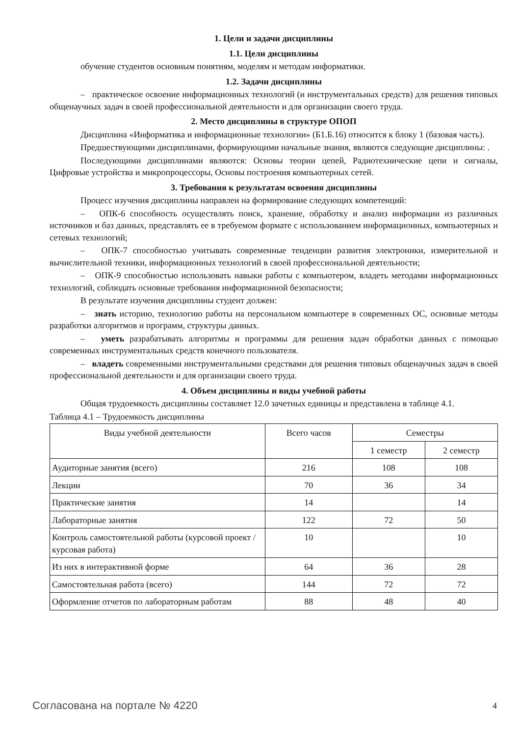1. Цели и задачи дисциплины
1.1. Цели дисциплины
обучение студентов основным понятиям, моделям и методам информатики.
1.2. Задачи дисциплины
– практическое освоение информационных технологий (и инструментальных средств) для решения типовых общенаучных задач в своей профессиональной деятельности и для организации своего труда.
2. Место дисциплины в структуре ОПОП
Дисциплина «Информатика и информационные технологии» (Б1.Б.16) относится к блоку 1 (базовая часть).
Предшествующими дисциплинами, формирующими начальные знания, являются следующие дисциплины: .
Последующими дисциплинами являются: Основы теории цепей, Радиотехнические цепи и сигналы, Цифровые устройства и микропроцессоры, Основы построения компьютерных сетей.
3. Требования к результатам освоения дисциплины
Процесс изучения дисциплины направлен на формирование следующих компетенций:
– ОПК-6 способность осуществлять поиск, хранение, обработку и анализ информации из различных источников и баз данных, представлять ее в требуемом формате с использованием информационных, компьютерных и сетевых технологий;
– ОПК-7 способностью учитывать современные тенденции развития электроники, измерительной и вычислительной техники, информационных технологий в своей профессиональной деятельности;
– ОПК-9 способностью использовать навыки работы с компьютером, владеть методами информационных технологий, соблюдать основные требования информационной безопасности;
В результате изучения дисциплины студент должен:
– знать историю, технологию работы на персональном компьютере в современных ОС, основные методы разработки алгоритмов и программ, структуры данных.
– уметь разрабатывать алгоритмы и программы для решения задач обработки данных с помощью современных инструментальных средств конечного пользователя.
– владеть современными инструментальными средствами для решения типовых общенаучных задач в своей профессиональной деятельности и для организации своего труда.
4. Объем дисциплины и виды учебной работы
Общая трудоемкость дисциплины составляет 12.0 зачетных единицы и представлена в таблице 4.1.
Таблица 4.1 – Трудоемкость дисциплины
| Виды учебной деятельности | Всего часов | Семестры | |
| --- | --- | --- | --- |
| | | 1 семестр | 2 семестр |
| Аудиторные занятия (всего) | 216 | 108 | 108 |
| Лекции | 70 | 36 | 34 |
| Практические занятия | 14 | | 14 |
| Лабораторные занятия | 122 | 72 | 50 |
| Контроль самостоятельной работы (курсовой проект / курсовая работа) | 10 | | 10 |
| Из них в интерактивной форме | 64 | 36 | 28 |
| Самостоятельная работа (всего) | 144 | 72 | 72 |
| Оформление отчетов по лабораторным работам | 88 | 48 | 40 |
Согласована на портале № 4220 4